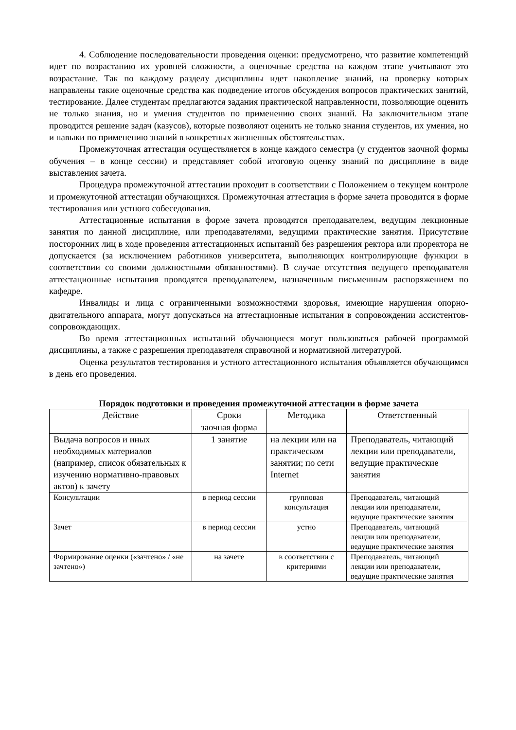4. Соблюдение последовательности проведения оценки: предусмотрено, что развитие компетенций идет по возрастанию их уровней сложности, а оценочные средства на каждом этапе учитывают это возрастание. Так по каждому разделу дисциплины идет накопление знаний, на проверку которых направлены такие оценочные средства как подведение итогов обсуждения вопросов практических занятий, тестирование. Далее студентам предлагаются задания практической направленности, позволяющие оценить не только знания, но и умения студентов по применению своих знаний. На заключительном этапе проводится решение задач (казусов), которые позволяют оценить не только знания студентов, их умения, но и навыки по применению знаний в конкретных жизненных обстоятельствах.
Промежуточная аттестация осуществляется в конце каждого семестра (у студентов заочной формы обучения – в конце сессии) и представляет собой итоговую оценку знаний по дисциплине в виде выставления зачета.
Процедура промежуточной аттестации проходит в соответствии с Положением о текущем контроле и промежуточной аттестации обучающихся. Промежуточная аттестация в форме зачета проводится в форме тестирования или устного собеседования.
Аттестационные испытания в форме зачета проводятся преподавателем, ведущим лекционные занятия по данной дисциплине, или преподавателями, ведущими практические занятия. Присутствие посторонних лиц в ходе проведения аттестационных испытаний без разрешения ректора или проректора не допускается (за исключением работников университета, выполняющих контролирующие функции в соответствии со своими должностными обязанностями). В случае отсутствия ведущего преподавателя аттестационные испытания проводятся преподавателем, назначенным письменным распоряжением по кафедре.
Инвалиды и лица с ограниченными возможностями здоровья, имеющие нарушения опорно-двигательного аппарата, могут допускаться на аттестационные испытания в сопровождении ассистентов-сопровождающих.
Во время аттестационных испытаний обучающиеся могут пользоваться рабочей программой дисциплины, а также с разрешения преподавателя справочной и нормативной литературой.
Оценка результатов тестирования и устного аттестационного испытания объявляется обучающимся в день его проведения.
Порядок подготовки и проведения промежуточной аттестации в форме зачета
| Действие | Сроки заочная форма | Методика | Ответственный |
| --- | --- | --- | --- |
| Выдача вопросов и иных необходимых материалов (например, список обязательных к изучению нормативно-правовых актов) к зачету | 1 занятие | на лекции или на практическом занятии; по сети Internet | Преподаватель, читающий лекции или преподаватели, ведущие практические занятия |
| Консультации | в период сессии | групповая консультация | Преподаватель, читающий лекции или преподаватели, ведущие практические занятия |
| Зачет | в период сессии | устно | Преподаватель, читающий лекции или преподаватели, ведущие практические занятия |
| Формирование оценки («зачтено» / «не зачтено») | на зачете | в соответствии с критериями | Преподаватель, читающий лекции или преподаватели, ведущие практические занятия |